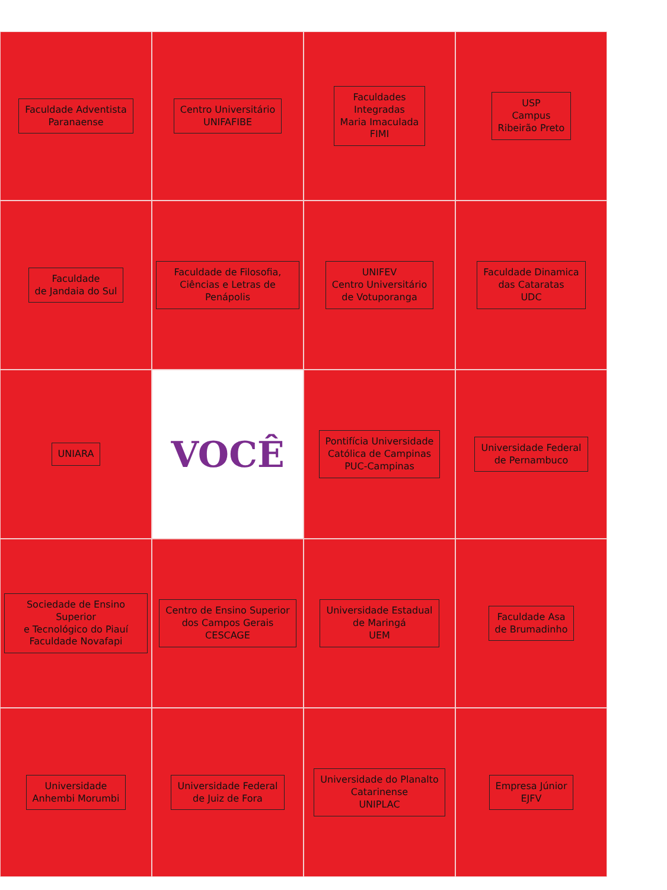Faculdade Adventista
Paranaense
Centro Universitário
UNIFAFIBE
Faculdades
Integradas
Maria Imaculada
FIMI
USP
Campus
Ribeirão Preto
Faculdade
de Jandaia do Sul
Faculdade de Filosofia,
Ciências e Letras de Penápolis
UNIFEV
Centro Universitário
de Votuporanga
Faculdade Dinamica
das Cataratas
UDC
UNIARA
VOCÊ
Pontifícia Universidade
Católica de Campinas
PUC-Campinas
Universidade Federal
de Pernambuco
Sociedade de Ensino Superior
e Tecnológico do Piauí
Faculdade Novafapi
Centro de Ensino Superior
dos Campos Gerais
CESCAGE
Universidade Estadual
de Maringá
UEM
Faculdade Asa
de Brumadinho
Universidade
Anhembi Morumbi
Universidade Federal
de Juiz de Fora
Universidade do Planalto
Catarinense
UNIPLAC
Empresa Júnior
EJFV